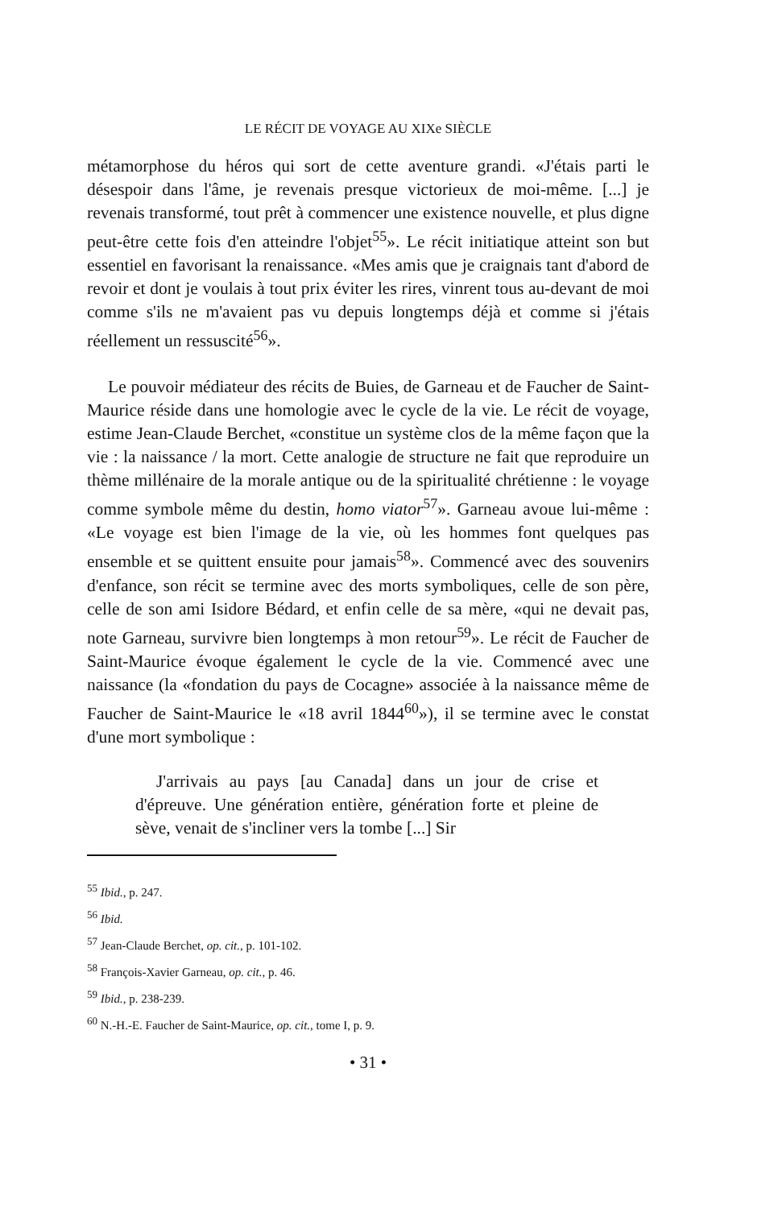LE RÉCIT DE VOYAGE AU XIXe SIÈCLE
métamorphose du héros qui sort de cette aventure grandi. «J'étais parti le désespoir dans l'âme, je revenais presque victorieux de moi-même. [...] je revenais transformé, tout prêt à commencer une existence nouvelle, et plus digne peut-être cette fois d'en atteindre l'objet<sup>55</sup>». Le récit initiatique atteint son but essentiel en favorisant la renaissance. «Mes amis que je craignais tant d'abord de revoir et dont je voulais à tout prix éviter les rires, vinrent tous au-devant de moi comme s'ils ne m'avaient pas vu depuis longtemps déjà et comme si j'étais réellement un ressuscité<sup>56</sup>».
Le pouvoir médiateur des récits de Buies, de Garneau et de Faucher de Saint-Maurice réside dans une homologie avec le cycle de la vie. Le récit de voyage, estime Jean-Claude Berchet, «constitue un système clos de la même façon que la vie : la naissance / la mort. Cette analogie de structure ne fait que reproduire un thème millénaire de la morale antique ou de la spiritualité chrétienne : le voyage comme symbole même du destin, homo viator<sup>57</sup>». Garneau avoue lui-même : «Le voyage est bien l'image de la vie, où les hommes font quelques pas ensemble et se quittent ensuite pour jamais<sup>58</sup>». Commencé avec des souvenirs d'enfance, son récit se termine avec des morts symboliques, celle de son père, celle de son ami Isidore Bédard, et enfin celle de sa mère, «qui ne devait pas, note Garneau, survivre bien longtemps à mon retour<sup>59</sup>». Le récit de Faucher de Saint-Maurice évoque également le cycle de la vie. Commencé avec une naissance (la «fondation du pays de Cocagne» associée à la naissance même de Faucher de Saint-Maurice le «18 avril 1844<sup>60</sup>»), il se termine avec le constat d'une mort symbolique :
J'arrivais au pays [au Canada] dans un jour de crise et d'épreuve. Une génération entière, génération forte et pleine de sève, venait de s'incliner vers la tombe [...] Sir
<sup>55</sup> Ibid., p. 247.
<sup>56</sup> Ibid.
<sup>57</sup> Jean-Claude Berchet, op. cit., p. 101-102.
<sup>58</sup> François-Xavier Garneau, op. cit., p. 46.
<sup>59</sup> Ibid., p. 238-239.
<sup>60</sup> N.-H.-E. Faucher de Saint-Maurice, op. cit., tome I, p. 9.
• 31 •